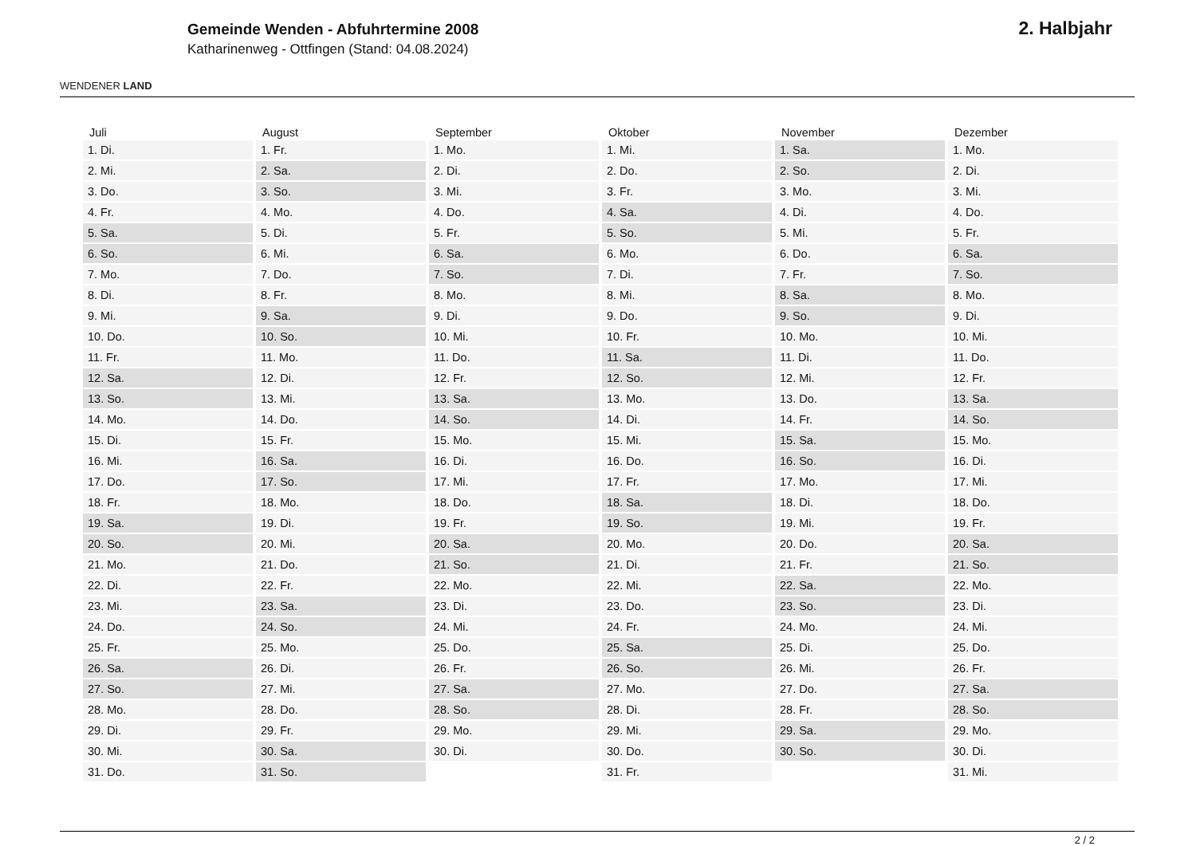WENDENER LAND
Gemeinde Wenden - Abfuhrtermine 2008
Katharinenweg - Ottfingen (Stand: 04.08.2024)
2. Halbjahr
| Juli | August | September | Oktober | November | Dezember |
| --- | --- | --- | --- | --- | --- |
| 1. Di. | 1. Fr. | 1. Mo. | 1. Mi. | 1. Sa. | 1. Mo. |
| 2. Mi. | 2. Sa. | 2. Di. | 2. Do. | 2. So. | 2. Di. |
| 3. Do. | 3. So. | 3. Mi. | 3. Fr. | 3. Mo. | 3. Mi. |
| 4. Fr. | 4. Mo. | 4. Do. | 4. Sa. | 4. Di. | 4. Do. |
| 5. Sa. | 5. Di. | 5. Fr. | 5. So. | 5. Mi. | 5. Fr. |
| 6. So. | 6. Mi. | 6. Sa. | 6. Mo. | 6. Do. | 6. Sa. |
| 7. Mo. | 7. Do. | 7. So. | 7. Di. | 7. Fr. | 7. So. |
| 8. Di. | 8. Fr. | 8. Mo. | 8. Mi. | 8. Sa. | 8. Mo. |
| 9. Mi. | 9. Sa. | 9. Di. | 9. Do. | 9. So. | 9. Di. |
| 10. Do. | 10. So. | 10. Mi. | 10. Fr. | 10. Mo. | 10. Mi. |
| 11. Fr. | 11. Mo. | 11. Do. | 11. Sa. | 11. Di. | 11. Do. |
| 12. Sa. | 12. Di. | 12. Fr. | 12. So. | 12. Mi. | 12. Fr. |
| 13. So. | 13. Mi. | 13. Sa. | 13. Mo. | 13. Do. | 13. Sa. |
| 14. Mo. | 14. Do. | 14. So. | 14. Di. | 14. Fr. | 14. So. |
| 15. Di. | 15. Fr. | 15. Mo. | 15. Mi. | 15. Sa. | 15. Mo. |
| 16. Mi. | 16. Sa. | 16. Di. | 16. Do. | 16. So. | 16. Di. |
| 17. Do. | 17. So. | 17. Mi. | 17. Fr. | 17. Mo. | 17. Mi. |
| 18. Fr. | 18. Mo. | 18. Do. | 18. Sa. | 18. Di. | 18. Do. |
| 19. Sa. | 19. Di. | 19. Fr. | 19. So. | 19. Mi. | 19. Fr. |
| 20. So. | 20. Mi. | 20. Sa. | 20. Mo. | 20. Do. | 20. Sa. |
| 21. Mo. | 21. Do. | 21. So. | 21. Di. | 21. Fr. | 21. So. |
| 22. Di. | 22. Fr. | 22. Mo. | 22. Mi. | 22. Sa. | 22. Mo. |
| 23. Mi. | 23. Sa. | 23. Di. | 23. Do. | 23. So. | 23. Di. |
| 24. Do. | 24. So. | 24. Mi. | 24. Fr. | 24. Mo. | 24. Mi. |
| 25. Fr. | 25. Mo. | 25. Do. | 25. Sa. | 25. Di. | 25. Do. |
| 26. Sa. | 26. Di. | 26. Fr. | 26. So. | 26. Mi. | 26. Fr. |
| 27. So. | 27. Mi. | 27. Sa. | 27. Mo. | 27. Do. | 27. Sa. |
| 28. Mo. | 28. Do. | 28. So. | 28. Di. | 28. Fr. | 28. So. |
| 29. Di. | 29. Fr. | 29. Mo. | 29. Mi. | 29. Sa. | 29. Mo. |
| 30. Mi. | 30. Sa. | 30. Di. | 30. Do. | 30. So. | 30. Di. |
| 31. Do. | 31. So. | | 31. Fr. | | 31. Mi. |
2 / 2